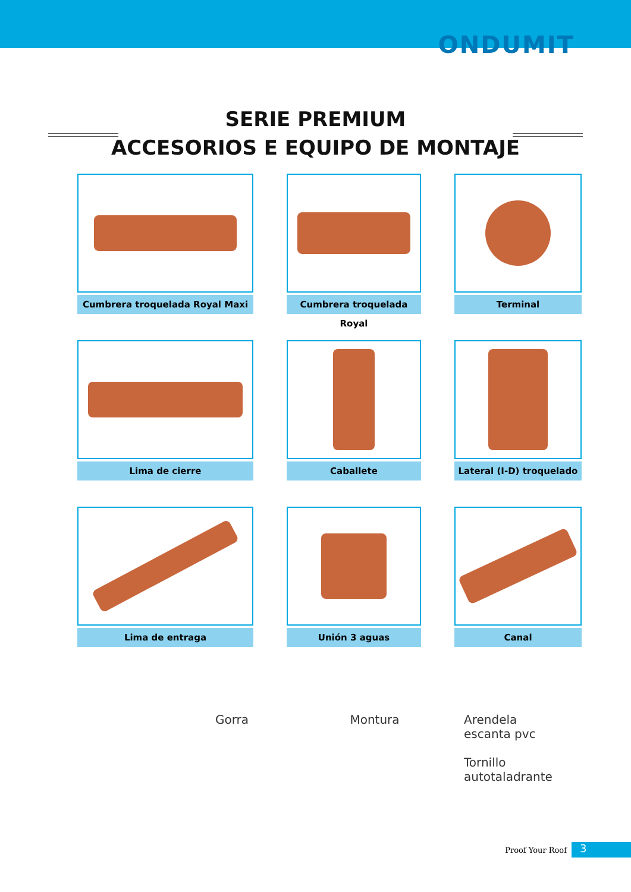ONDUMIT
SERIE PREMIUM
ACCESORIOS E EQUIPO DE MONTAJE
Cumbrera troquelada Royal Maxi
Cumbrera troquelada Royal
Terminal
Lima de cierre
Caballete
Lateral (I-D) troquelado
Lima de entraga
Unión 3 aguas
Canal
Gorra Montura Arendela
escanta pvc
Tornillo
autotaladrante
Proof Your Roof 3